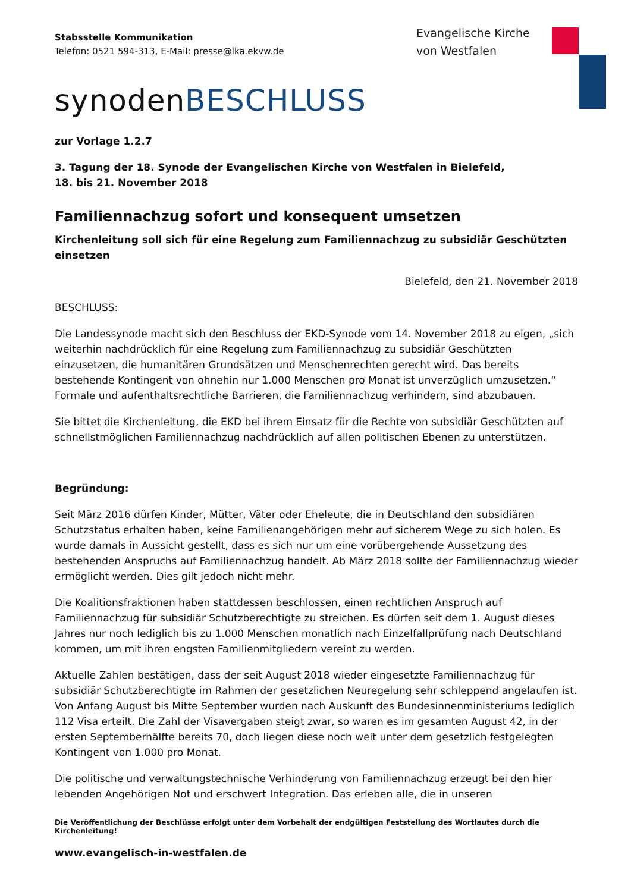Evangelische Kirche
von Westfalen
Stabsstelle Kommunikation
Telefon: 0521 594-313, E-Mail: presse@lka.ekvw.de
synodenBESCHLUSS
zur Vorlage 1.2.7
3. Tagung der 18. Synode der Evangelischen Kirche von Westfalen in Bielefeld,
18. bis 21. November 2018
Familiennachzug sofort und konsequent umsetzen
Kirchenleitung soll sich für eine Regelung zum Familiennachzug zu subsidiär Geschützten einsetzen
Bielefeld, den 21. November 2018
BESCHLUSS:
Die Landessynode macht sich den Beschluss der EKD-Synode vom 14. November 2018 zu eigen, „sich weiterhin nachdrücklich für eine Regelung zum Familiennachzug zu subsidiär Geschützten einzusetzen, die humanitären Grundsätzen und Menschenrechten gerecht wird. Das bereits bestehende Kontingent von ohnehin nur 1.000 Menschen pro Monat ist unverzüglich umzusetzen.“ Formale und aufenthaltsrechtliche Barrieren, die Familiennachzug verhindern, sind abzubauen.
Sie bittet die Kirchenleitung, die EKD bei ihrem Einsatz für die Rechte von subsidiär Geschützten auf schnellstmöglichen Familiennachzug nachdrücklich auf allen politischen Ebenen zu unterstützen.
Begründung:
Seit März 2016 dürfen Kinder, Mütter, Väter oder Eheleute, die in Deutschland den subsidiären Schutzstatus erhalten haben, keine Familienangehörigen mehr auf sicherem Wege zu sich holen. Es wurde damals in Aussicht gestellt, dass es sich nur um eine vorübergehende Aussetzung des bestehenden Anspruchs auf Familiennachzug handelt. Ab März 2018 sollte der Familiennachzug wieder ermöglicht werden. Dies gilt jedoch nicht mehr.
Die Koalitionsfraktionen haben stattdessen beschlossen, einen rechtlichen Anspruch auf Familiennachzug für subsidiär Schutzberechtigte zu streichen. Es dürfen seit dem 1. August dieses Jahres nur noch lediglich bis zu 1.000 Menschen monatlich nach Einzelfallprüfung nach Deutschland kommen, um mit ihren engsten Familienmitgliedern vereint zu werden.
Aktuelle Zahlen bestätigen, dass der seit August 2018 wieder eingesetzte Familiennachzug für subsidiär Schutzberechtigte im Rahmen der gesetzlichen Neuregelung sehr schleppend angelaufen ist. Von Anfang August bis Mitte September wurden nach Auskunft des Bundesinnenministeriums lediglich 112 Visa erteilt. Die Zahl der Visavergaben steigt zwar, so waren es im gesamten August 42, in der ersten Septemberhälfte bereits 70, doch liegen diese noch weit unter dem gesetzlich festgelegten Kontingent von 1.000 pro Monat.
Die politische und verwaltungstechnische Verhinderung von Familiennachzug erzeugt bei den hier lebenden Angehörigen Not und erschwert Integration. Das erleben alle, die in unseren
Die Veröffentlichung der Beschlüsse erfolgt unter dem Vorbehalt der endgültigen Feststellung des Wortlautes durch die Kirchenleitung!
www.evangelisch-in-westfalen.de